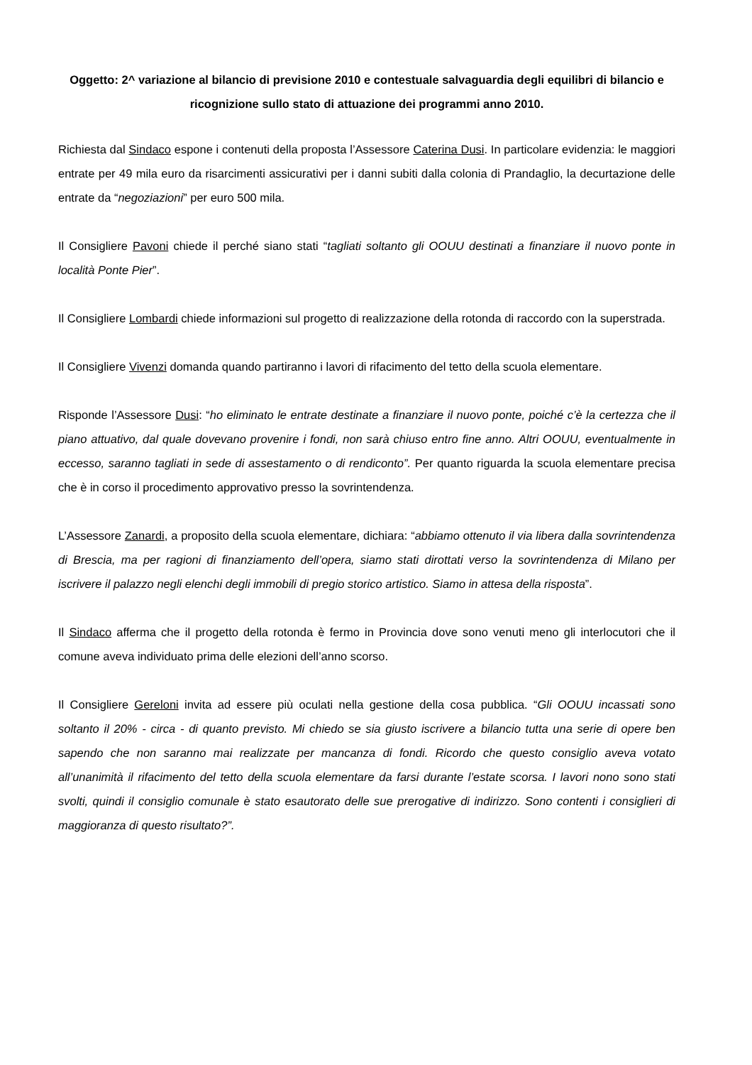Oggetto: 2^ variazione al bilancio di previsione 2010 e contestuale salvaguardia degli equilibri di bilancio e ricognizione sullo stato di attuazione dei programmi anno 2010.
Richiesta dal Sindaco espone i contenuti della proposta l’Assessore Caterina Dusi. In particolare evidenzia: le maggiori entrate per 49 mila euro da risarcimenti assicurativi per i danni subiti dalla colonia di Prandaglio, la decurtazione delle entrate da “negoziazioni” per euro 500 mila.
Il Consigliere Pavoni chiede il perché siano stati “tagliati soltanto gli OOUU destinati a finanziare il nuovo ponte in località Ponte Pier”.
Il Consigliere Lombardi chiede informazioni sul progetto di realizzazione della rotonda di raccordo con la superstrada.
Il Consigliere Vivenzi domanda quando partiranno i lavori di rifacimento del tetto della scuola elementare.
Risponde l’Assessore Dusi: “ho eliminato le entrate destinate a finanziare il nuovo ponte, poiché c’è la certezza che il piano attuativo, dal quale dovevano provenire i fondi, non sarà chiuso entro fine anno. Altri OOUU, eventualmente in eccesso, saranno tagliati in sede di assestamento o di rendiconto”. Per quanto riguarda la scuola elementare precisa che è in corso il procedimento approvativo presso la sovrintendenza.
L’Assessore Zanardi, a proposito della scuola elementare, dichiara: “abbiamo ottenuto il via libera dalla sovrintendenza di Brescia, ma per ragioni di finanziamento dell’opera, siamo stati dirottati verso la sovrintendenza di Milano per iscrivere il palazzo negli elenchi degli immobili di pregio storico artistico. Siamo in attesa della risposta”.
Il Sindaco afferma che il progetto della rotonda è fermo in Provincia dove sono venuti meno gli interlocutori che il comune aveva individuato prima delle elezioni dell’anno scorso.
Il Consigliere Gereloni invita ad essere più oculati nella gestione della cosa pubblica. “Gli OOUU incassati sono soltanto il 20% - circa - di quanto previsto. Mi chiedo se sia giusto iscrivere a bilancio tutta una serie di opere ben sapendo che non saranno mai realizzate per mancanza di fondi. Ricordo che questo consiglio aveva votato all’unanimità il rifacimento del tetto della scuola elementare da farsi durante l’estate scorsa. I lavori nono sono stati svolti, quindi il consiglio comunale è stato esautorato delle sue prerogative di indirizzo. Sono contenti i consiglieri di maggioranza di questo risultato?”.